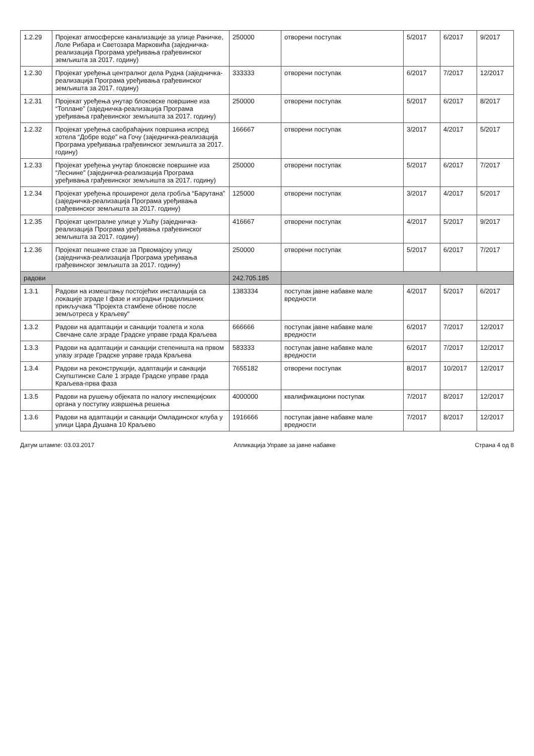| 1.2.29 | Пројекат атмосферске канализације за улице Раничке, Лоле Рибара и Светозара Марковића (заједничка-реализација Програма уређивања грађевинског земљишта за 2017. годину) | 250000 | отворени поступак | 5/2017 | 6/2017 | 9/2017 |
| 1.2.30 | Пројекат уређења централног дела Рудна (заједничка-реализација Програма уређивања грађевинског земљишта за 2017. годину) | 333333 | отворени поступак | 6/2017 | 7/2017 | 12/2017 |
| 1.2.31 | Пројекат уређења унутар блоковске површине иза “Топлане” (заједничка-реализација Програма уређивања грађевинског земљишта за 2017. годину) | 250000 | отворени поступак | 5/2017 | 6/2017 | 8/2017 |
| 1.2.32 | Пројекат уређења саобраћајних површина испред хотела “Добре воде” на Гочу (заједничка-реализација Програма уређивања грађевинског земљишта за 2017. годину) | 166667 | отворени поступак | 3/2017 | 4/2017 | 5/2017 |
| 1.2.33 | Пројекат уређења унутар блоковске површине иза “Леснине” (заједничка-реализација Програма уређивања грађевинског земљишта за 2017. годину) | 250000 | отворени поступак | 5/2017 | 6/2017 | 7/2017 |
| 1.2.34 | Пројекат уређења проширеног дела гробља “Барутана” (заједничка-реализација Програма уређивања грађевинског земљишта за 2017. годину) | 125000 | отворени поступак | 3/2017 | 4/2017 | 5/2017 |
| 1.2.35 | Пројекат централне улице у Ушћу (заједничка-реализација Програма уређивања грађевинског земљишта за 2017. годину) | 416667 | отворени поступак | 4/2017 | 5/2017 | 9/2017 |
| 1.2.36 | Пројекат пешачке стазе за Првомајску улицу (заједничка-реализација Програма уређивања грађевинског земљишта за 2017. годину) | 250000 | отворени поступак | 5/2017 | 6/2017 | 7/2017 |
| радови | | 242.705.185 | | | | |
| 1.3.1 | Радови на измештању постојећих инсталација са локације зграде I фазе и изградњи градилишних прикључака "Пројекта стамбене обнове после земљотреса у Краљеву" | 1383334 | поступак јавне набавке мале вредности | 4/2017 | 5/2017 | 6/2017 |
| 1.3.2 | Радови на адаптацији и санацији тоалета и хола Свечане сале зграде Градске управе града Краљева | 666666 | поступак јавне набавке мале вредности | 6/2017 | 7/2017 | 12/2017 |
| 1.3.3 | Радови на адаптацији и санацији степеништа на првом улазу зграде Градске управе града Краљева | 583333 | поступак јавне набавке мале вредности | 6/2017 | 7/2017 | 12/2017 |
| 1.3.4 | Радови на реконструкцији, адаптацији и санацији Скупштинске Сале 1 зграде Градске управе града Краљева-прва фаза | 7655182 | отворени поступак | 8/2017 | 10/2017 | 12/2017 |
| 1.3.5 | Радови на рушењу објеката по налогу инспекцијских органа у поступку извршења решења | 4000000 | квалификациони поступак | 7/2017 | 8/2017 | 12/2017 |
| 1.3.6 | Радови на адаптацији и санацији Омладинског клуба у улици Цара Душана 10 Краљево | 1916666 | поступак јавне набавке мале вредности | 7/2017 | 8/2017 | 12/2017 |
Датум штампе: 03.03.2017 Апликација Управе за јавне набавке Страна 4 од 8